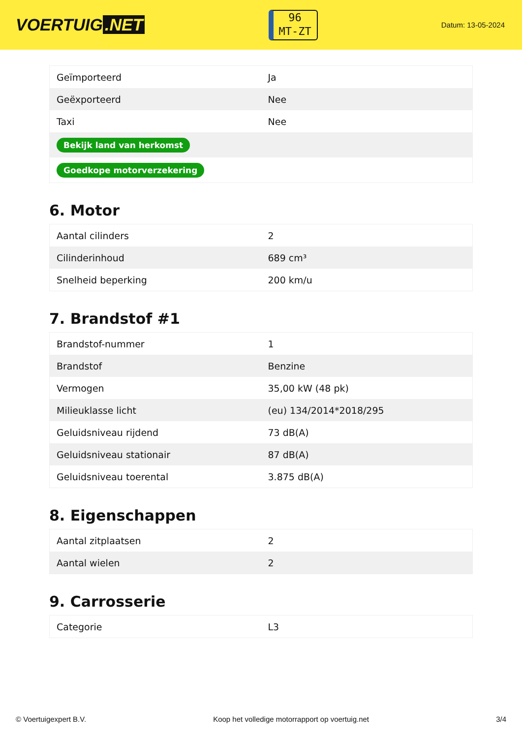VOERTUIG.NET
96
MT-ZT
Datum: 13-05-2024
| Geïmporteerd | Ja |
| Geëxporteerd | Nee |
| Taxi | Nee |
| Bekijk land van herkomst | |
| Goedkope motorverzekering | |
6. Motor
| Aantal cilinders | 2 |
| Cilinderinhoud | 689 cm³ |
| Snelheid beperking | 200 km/u |
7. Brandstof #1
| Brandstof-nummer | 1 |
| Brandstof | Benzine |
| Vermogen | 35,00 kW (48 pk) |
| Milieuklasse licht | (eu) 134/2014*2018/295 |
| Geluidsniveau rijdend | 73 dB(A) |
| Geluidsniveau stationair | 87 dB(A) |
| Geluidsniveau toerental | 3.875 dB(A) |
8. Eigenschappen
| Aantal zitplaatsen | 2 |
| Aantal wielen | 2 |
9. Carrosserie
| Categorie | L3 |
© Voertuigexpert B.V. Koop het volledige motorrapport op voertuig.net 3/4